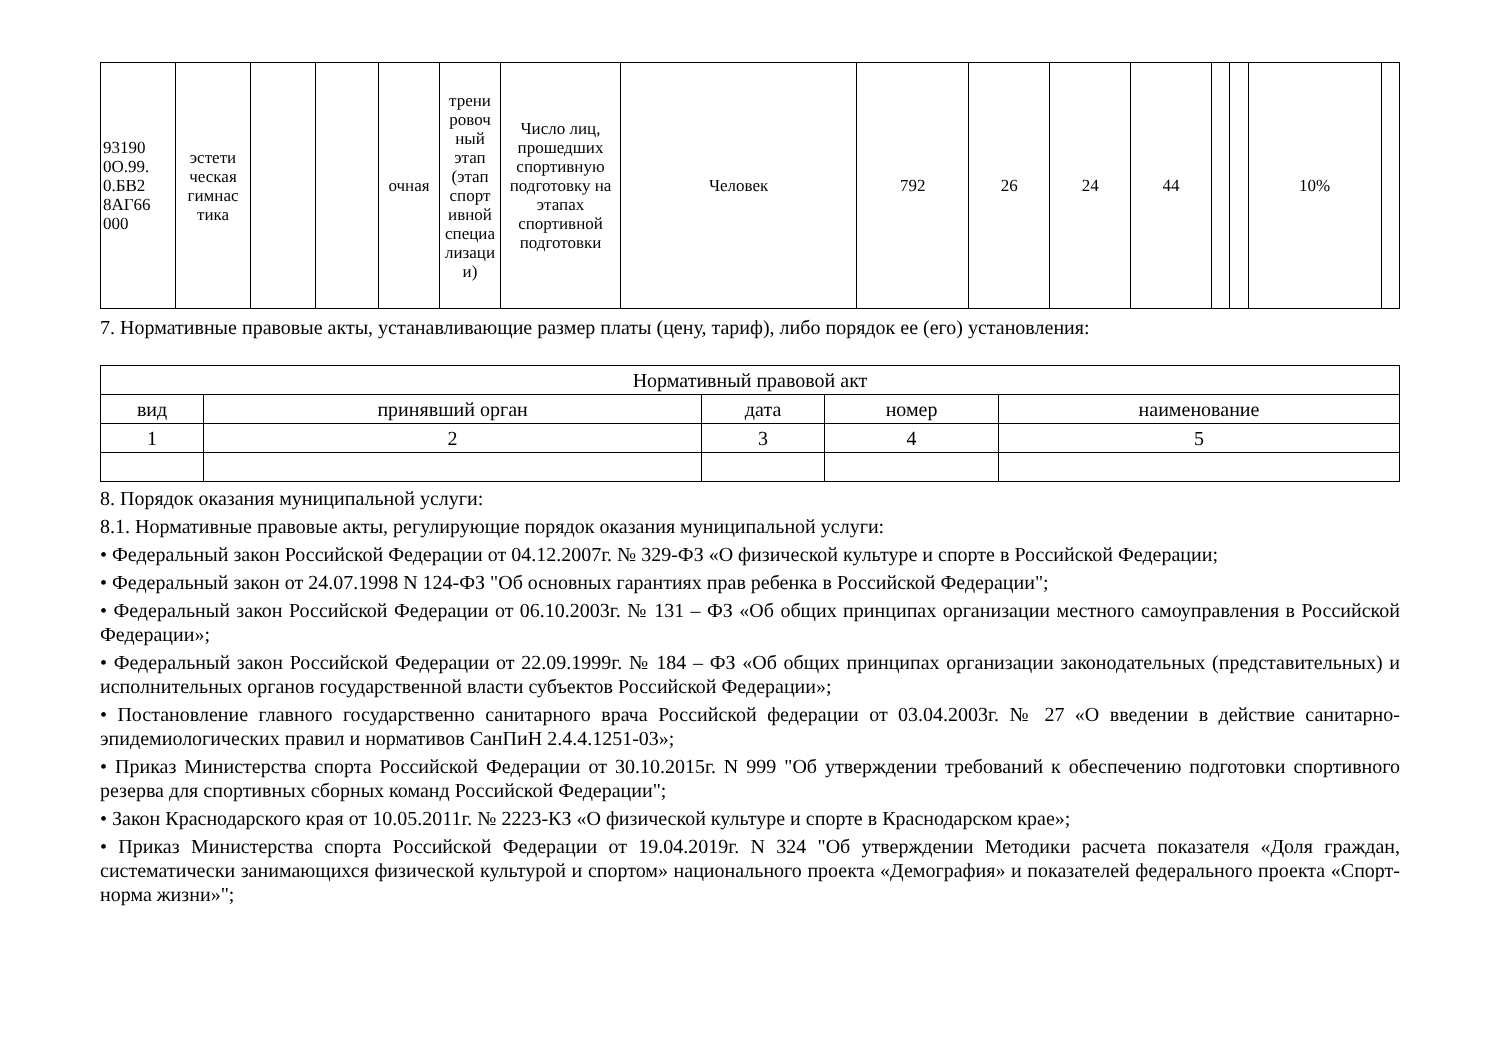| 93190 0О.99. 0.БВ2 8АГ66 000 | эстети ческая гимнас тика | | | очная | трени ровоч ный этап (этап спорт ивной специа лизаци и) | Число лиц, прошедших спортивную подготовку на этапах спортивной подготовки | Человек | 792 | 26 | 24 | 44 | | | 10% | |
7. Нормативные правовые акты, устанавливающие размер платы (цену, тариф), либо порядок ее (его) установления:
| Нормативный правовой акт | | | | |
| --- | --- | --- | --- | --- |
| вид | принявший орган | дата | номер | наименование |
| 1 | 2 | 3 | 4 | 5 |
8. Порядок оказания муниципальной услуги:
8.1. Нормативные правовые акты, регулирующие порядок оказания муниципальной услуги:
• Федеральный закон Российской Федерации от 04.12.2007г. № 329-ФЗ «О физической культуре и спорте в Российской Федерации;
• Федеральный закон от 24.07.1998 N 124-ФЗ "Об основных гарантиях прав ребенка в Российской Федерации";
• Федеральный закон Российской Федерации от 06.10.2003г. № 131 – ФЗ «Об общих принципах организации местного самоуправления в Российской Федерации»;
• Федеральный закон Российской Федерации от 22.09.1999г. № 184 – ФЗ «Об общих принципах организации законодательных (представительных) и исполнительных органов государственной власти субъектов Российской Федерации»;
• Постановление главного государственно санитарного врача Российской федерации от 03.04.2003г. № 27 «О введении в действие санитарно-эпидемиологических правил и нормативов СанПиН 2.4.4.1251-03»;
• Приказ Министерства спорта Российской Федерации от 30.10.2015г. N 999 "Об утверждении требований к обеспечению подготовки спортивного резерва для спортивных сборных команд Российской Федерации";
• Закон Краснодарского края от 10.05.2011г. № 2223-КЗ «О физической культуре и спорте в Краснодарском крае»;
• Приказ Министерства спорта Российской Федерации от 19.04.2019г. N 324 "Об утверждении Методики расчета показателя «Доля граждан, систематически занимающихся физической культурой и спортом» национального проекта «Демография» и показателей федерального проекта «Спорт-норма жизни»";